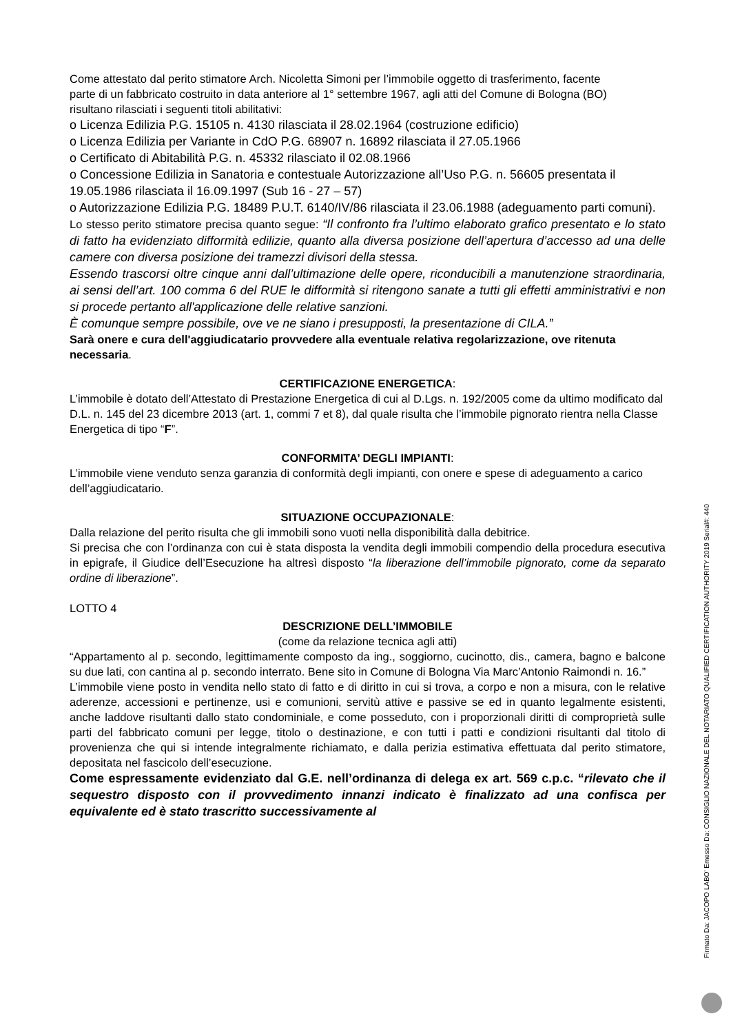Come attestato dal perito stimatore Arch. Nicoletta Simoni per l’immobile oggetto di trasferimento, facente
parte di un fabbricato costruito in data anteriore al 1° settembre 1967, agli atti del Comune di Bologna (BO)
risultano rilasciati i seguenti titoli abilitativi:
o Licenza Edilizia P.G. 15105 n. 4130 rilasciata il 28.02.1964 (costruzione edificio)
o Licenza Edilizia per Variante in CdO P.G. 68907 n. 16892 rilasciata il 27.05.1966
o Certificato di Abitabilità P.G. n. 45332 rilasciato il 02.08.1966
o Concessione Edilizia in Sanatoria e contestuale Autorizzazione all’Uso P.G. n. 56605 presentata il 19.05.1986 rilasciata il 16.09.1997 (Sub 16 - 27 – 57)
o Autorizzazione Edilizia P.G. 18489 P.U.T. 6140/IV/86 rilasciata il 23.06.1988 (adeguamento parti comuni).
Lo stesso perito stimatore precisa quanto segue: “Il confronto fra l’ultimo elaborato grafico presentato e lo stato di fatto ha evidenziato difformità edilizie, quanto alla diversa posizione dell’apertura d’accesso ad una delle camere con diversa posizione dei tramezzi divisori della stessa.
Essendo trascorsi oltre cinque anni dall’ultimazione delle opere, riconducibili a manutenzione straordinaria, ai sensi dell’art. 100 comma 6 del RUE le difformità si ritengono sanate a tutti gli effetti amministrativi e non si procede pertanto all'applicazione delle relative sanzioni.
È comunque sempre possibile, ove ve ne siano i presupposti, la presentazione di CILA.”
Sarà onere e cura dell'aggiudicatario provvedere alla eventuale relativa regolarizzazione, ove ritenuta necessaria.
CERTIFICAZIONE ENERGETICA:
L’immobile è dotato dell’Attestato di Prestazione Energetica di cui al D.Lgs. n. 192/2005 come da ultimo modificato dal D.L. n. 145 del 23 dicembre 2013 (art. 1, commi 7 et 8), dal quale risulta che l’immobile pignorato rientra nella Classe Energetica di tipo “F”.
CONFORMITA’ DEGLI IMPIANTI:
L’immobile viene venduto senza garanzia di conformità degli impianti, con onere e spese di adeguamento a carico dell’aggiudicatario.
SITUAZIONE OCCUPAZIONALE:
Dalla relazione del perito risulta che gli immobili sono vuoti nella disponibilità dalla debitrice.
Si precisa che con l’ordinanza con cui è stata disposta la vendita degli immobili compendio della procedura esecutiva in epigrafe, il Giudice dell’Esecuzione ha altresì disposto “la liberazione dell’immobile pignorato, come da separato ordine di liberazione”.
LOTTO 4
DESCRIZIONE DELL’IMMOBILE
(come da relazione tecnica agli atti)
“Appartamento al p. secondo, legittimamente composto da ing., soggiorno, cucinotto, dis., camera, bagno e balcone su due lati, con cantina al p. secondo interrato. Bene sito in Comune di Bologna Via Marc’Antonio Raimondi n. 16.”
L’immobile viene posto in vendita nello stato di fatto e di diritto in cui si trova, a corpo e non a misura, con le relative aderenze, accessioni e pertinenze, usi e comunioni, servitù attive e passive se ed in quanto legalmente esistenti, anche laddove risultanti dallo stato condominiale, e come posseduto, con i proporzionali diritti di comproprietà sulle parti del fabbricato comuni per legge, titolo o destinazione, e con tutti i patti e condizioni risultanti dal titolo di provenienza che qui si intende integralmente richiamato, e dalla perizia estimativa effettuata dal perito stimatore, depositata nel fascicolo dell’esecuzione.
Come espressamente evidenziato dal G.E. nell’ordinanza di delega ex art. 569 c.p.c. “rilevato che il sequestro disposto con il provvedimento innanzi indicato è finalizzato ad una confisca per equivalente ed è stato trascritto successivamente al
Firmato Da: JACOPO LABO' Emesso Da: CONSIGLIO NAZIONALE DEL NOTARIATO QUALIFIED CERTIFICATION AUTHORITY 2019 Serial#: 440